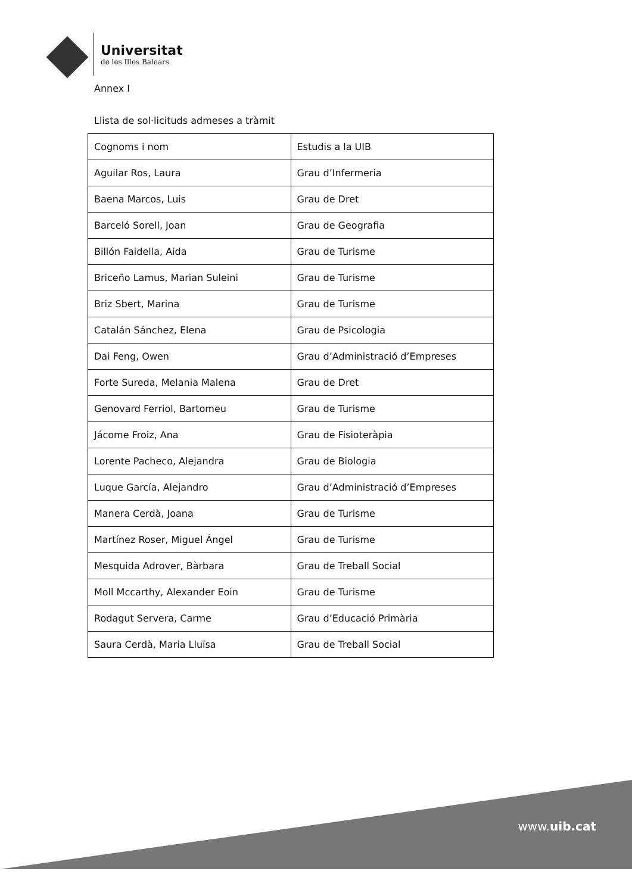Universitat
de les Illes Balears
Annex I
Llista de sol·licituds admeses a tràmit
| Cognoms i nom | Estudis a la UIB |
| --- | --- |
| Aguilar Ros, Laura | Grau d’Infermeria |
| Baena Marcos, Luis | Grau de Dret |
| Barceló Sorell, Joan | Grau de Geografia |
| Billón Faidella, Aida | Grau de Turisme |
| Briceño Lamus, Marian Suleini | Grau de Turisme |
| Briz Sbert, Marina | Grau de Turisme |
| Catalán Sánchez, Elena | Grau de Psicologia |
| Dai Feng, Owen | Grau d’Administració d’Empreses |
| Forte Sureda, Melania Malena | Grau de Dret |
| Genovard Ferriol, Bartomeu | Grau de Turisme |
| Jácome Froiz, Ana | Grau de Fisioteràpia |
| Lorente Pacheco, Alejandra | Grau de Biologia |
| Luque García, Alejandro | Grau d’Administració d’Empreses |
| Manera Cerdà, Joana | Grau de Turisme |
| Martínez Roser, Miguel Ángel | Grau de Turisme |
| Mesquida Adrover, Bàrbara | Grau de Treball Social |
| Moll Mccarthy, Alexander Eoin | Grau de Turisme |
| Rodagut Servera, Carme | Grau d’Educació Primària |
| Saura Cerdà, Maria Lluïsa | Grau de Treball Social |
www.uib.cat